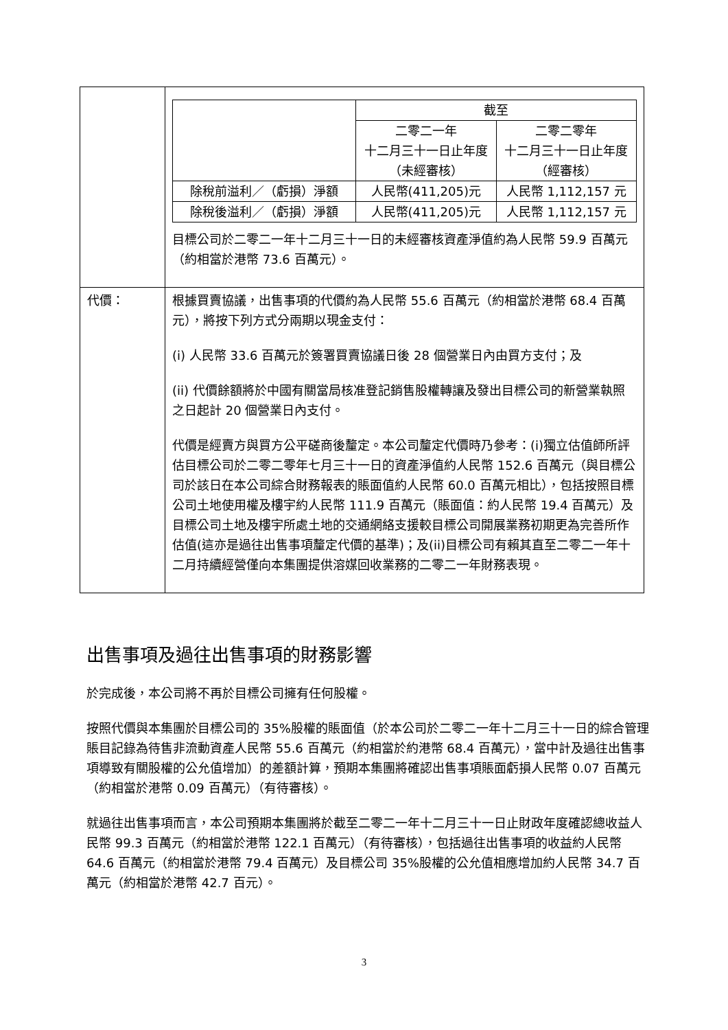| | / / 截至 / / / / 二零二一年 十二月三十一日止年度 （未經審核） / 二零二零年 十二月三十一日止年度 （經審核） / / 除稅前溢利／（虧損）淨額 / 人民幣(411,205)元 / 人民幣 1,112,157 元 / / 除稅後溢利／（虧損）淨額 / 人民幣(411,205)元 / 人民幣 1,112,157 元 / 目標公司於二零二一年十二月三十一日的未經審核資產淨值約為人民幣 59.9 百萬元（約相當於港幣 73.6 百萬元）。 |
| 代價： | 根據買賣協議，出售事項的代價約為人民幣 55.6 百萬元（約相當於港幣 68.4 百萬元），將按下列方式分兩期以現金支付： (i) 人民幣 33.6 百萬元於簽署買賣協議日後 28 個營業日內由買方支付；及 (ii) 代價餘額將於中國有關當局核准登記銷售股權轉讓及發出目標公司的新營業執照之日起計 20 個營業日內支付。 代價是經賣方與買方公平磋商後釐定。本公司釐定代價時乃參考：(i)獨立估值師所評估目標公司於二零二零年七月三十一日的資產淨值約人民幣 152.6 百萬元（與目標公司於該日在本公司綜合財務報表的賬面值約人民幣 60.0 百萬元相比），包括按照目標公司土地使用權及樓宇約人民幣 111.9 百萬元（賬面值：約人民幣 19.4 百萬元）及目標公司土地及樓宇所處土地的交通網絡支援較目標公司開展業務初期更為完善所作估值(這亦是過往出售事項釐定代價的基準)；及(ii)目標公司有賴其直至二零二一年十二月持續經營僅向本集團提供溶媒回收業務的二零二一年財務表現。 |
出售事項及過往出售事項的財務影響
於完成後，本公司將不再於目標公司擁有任何股權。
按照代價與本集團於目標公司的 35%股權的賬面值（於本公司於二零二一年十二月三十一日的綜合管理賬目記錄為待售非流動資產人民幣 55.6 百萬元（約相當於約港幣 68.4 百萬元），當中計及過往出售事項導致有關股權的公允值增加）的差額計算，預期本集團將確認出售事項賬面虧損人民幣 0.07 百萬元（約相當於港幣 0.09 百萬元）（有待審核）。
就過往出售事項而言，本公司預期本集團將於截至二零二一年十二月三十一日止財政年度確認總收益人民幣 99.3 百萬元（約相當於港幣 122.1 百萬元）（有待審核），包括過往出售事項的收益約人民幣 64.6 百萬元（約相當於港幣 79.4 百萬元）及目標公司 35%股權的公允值相應增加約人民幣 34.7 百萬元（約相當於港幣 42.7 百元）。
3